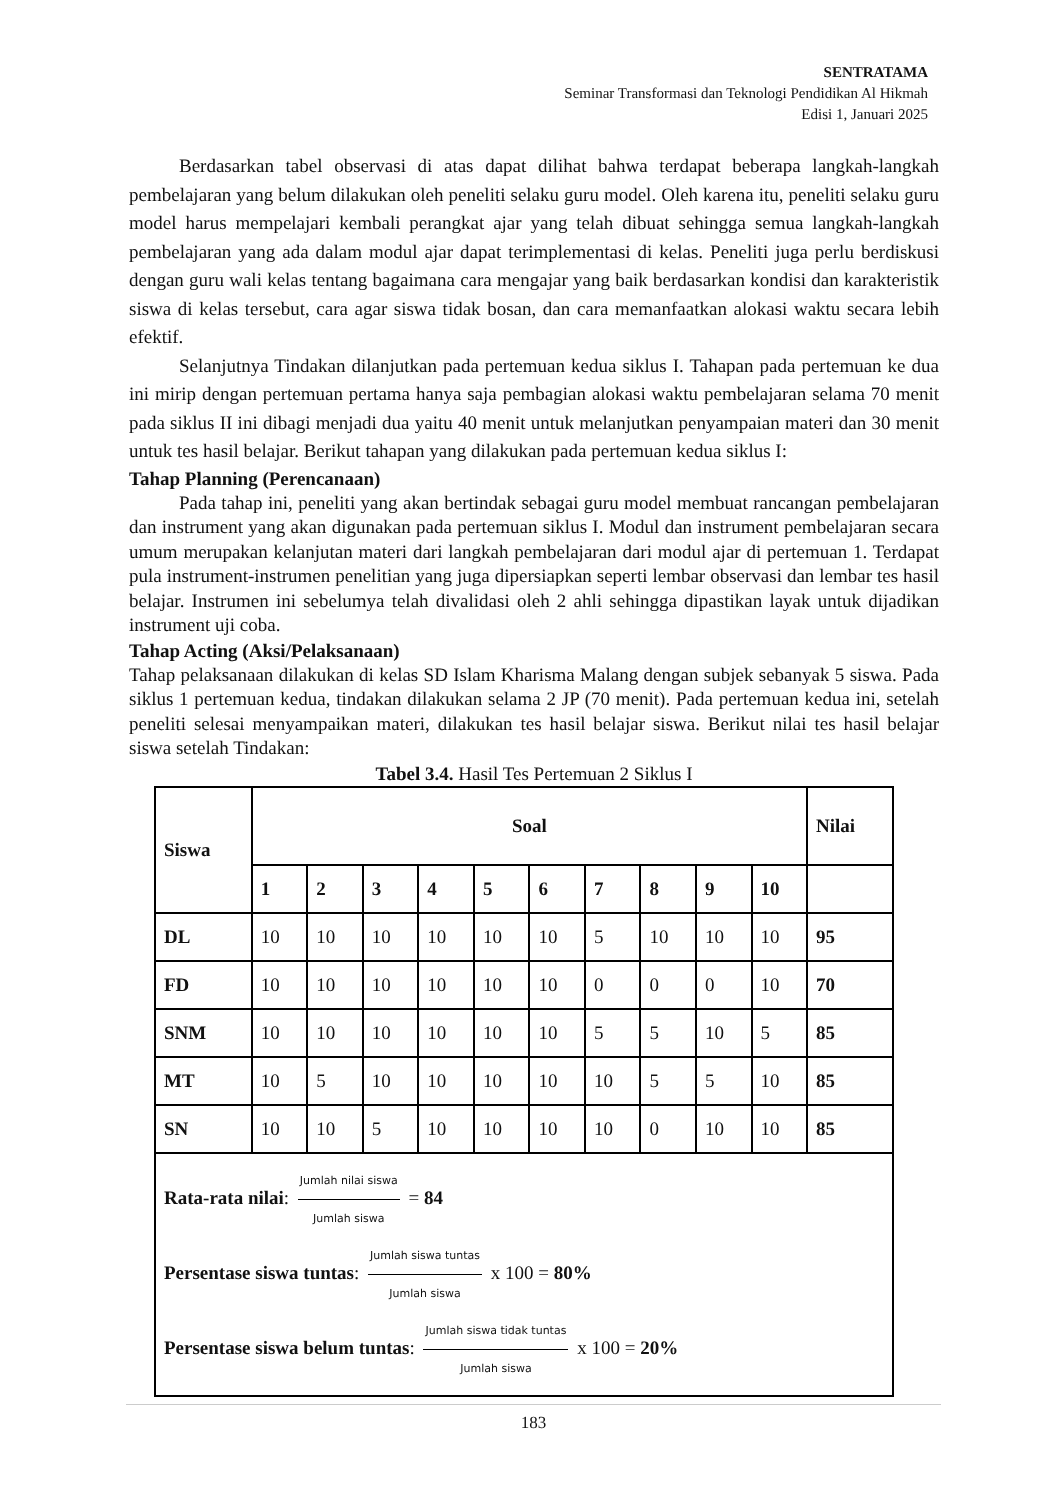SENTRATAMA
Seminar Transformasi dan Teknologi Pendidikan Al Hikmah
Edisi 1, Januari 2025
Berdasarkan tabel observasi di atas dapat dilihat bahwa terdapat beberapa langkah-langkah pembelajaran yang belum dilakukan oleh peneliti selaku guru model. Oleh karena itu, peneliti selaku guru model harus mempelajari kembali perangkat ajar yang telah dibuat sehingga semua langkah-langkah pembelajaran yang ada dalam modul ajar dapat terimplementasi di kelas. Peneliti juga perlu berdiskusi dengan guru wali kelas tentang bagaimana cara mengajar yang baik berdasarkan kondisi dan karakteristik siswa di kelas tersebut, cara agar siswa tidak bosan, dan cara memanfaatkan alokasi waktu secara lebih efektif.
Selanjutnya Tindakan dilanjutkan pada pertemuan kedua siklus I. Tahapan pada pertemuan ke dua ini mirip dengan pertemuan pertama hanya saja pembagian alokasi waktu pembelajaran selama 70 menit pada siklus II ini dibagi menjadi dua yaitu 40 menit untuk melanjutkan penyampaian materi dan 30 menit untuk tes hasil belajar. Berikut tahapan yang dilakukan pada pertemuan kedua siklus I:
Tahap Planning (Perencanaan)
Pada tahap ini, peneliti yang akan bertindak sebagai guru model membuat rancangan pembelajaran dan instrument yang akan digunakan pada pertemuan siklus I. Modul dan instrument pembelajaran secara umum merupakan kelanjutan materi dari langkah pembelajaran dari modul ajar di pertemuan 1. Terdapat pula instrument-instrumen penelitian yang juga dipersiapkan seperti lembar observasi dan lembar tes hasil belajar. Instrumen ini sebelumya telah divalidasi oleh 2 ahli sehingga dipastikan layak untuk dijadikan instrument uji coba.
Tahap Acting (Aksi/Pelaksanaan)
Tahap pelaksanaan dilakukan di kelas SD Islam Kharisma Malang dengan subjek sebanyak 5 siswa. Pada siklus 1 pertemuan kedua, tindakan dilakukan selama 2 JP (70 menit). Pada pertemuan kedua ini, setelah peneliti selesai menyampaikan materi, dilakukan tes hasil belajar siswa. Berikut nilai tes hasil belajar siswa setelah Tindakan:
Tabel 3.4. Hasil Tes Pertemuan 2 Siklus I
| Siswa | Soal | | | | | | | | | | Nilai |
| --- | --- | --- | --- | --- | --- | --- | --- | --- | --- | --- | --- |
| | 1 | 2 | 3 | 4 | 5 | 6 | 7 | 8 | 9 | 10 | |
| DL | 10 | 10 | 10 | 10 | 10 | 10 | 5 | 10 | 10 | 10 | 95 |
| FD | 10 | 10 | 10 | 10 | 10 | 10 | 0 | 0 | 0 | 10 | 70 |
| SNM | 10 | 10 | 10 | 10 | 10 | 10 | 5 | 5 | 10 | 5 | 85 |
| MT | 10 | 5 | 10 | 10 | 10 | 10 | 10 | 5 | 5 | 10 | 85 |
| SN | 10 | 10 | 5 | 10 | 10 | 10 | 10 | 0 | 10 | 10 | 85 |
| Rata-rata nilai : Jumlah nilai siswa Jumlah siswa = 84 Persentase siswa tuntas : Jumlah siswa tuntas Jumlah siswa x 100 = 80% Persentase siswa belum tuntas : Jumlah siswa tidak tuntas Jumlah siswa x 100 = 20% | | | | | | | | | | | |
183